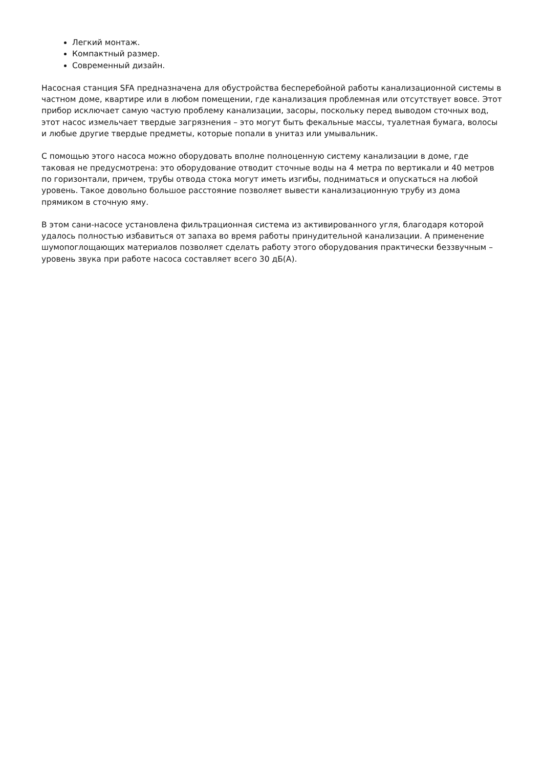Легкий монтаж.
Компактный размер.
Современный дизайн.
Насосная станция SFA предназначена для обустройства бесперебойной работы канализационной системы в частном доме, квартире или в любом помещении, где канализация проблемная или отсутствует вовсе. Этот прибор исключает самую частую проблему канализации, засоры, поскольку перед выводом сточных вод, этот насос измельчает твердые загрязнения – это могут быть фекальные массы, туалетная бумага, волосы и любые другие твердые предметы, которые попали в унитаз или умывальник.
С помощью этого насоса можно оборудовать вполне полноценную систему канализации в доме, где таковая не предусмотрена: это оборудование отводит сточные воды на 4 метра по вертикали и 40 метров по горизонтали, причем, трубы отвода стока могут иметь изгибы, подниматься и опускаться на любой уровень. Такое довольно большое расстояние позволяет вывести канализационную трубу из дома прямиком в сточную яму.
В этом сани-насосе установлена фильтрационная система из активированного угля, благодаря которой удалось полностью избавиться от запаха во время работы принудительной канализации. А применение шумопоглощающих материалов позволяет сделать работу этого оборудования практически беззвучным – уровень звука при работе насоса составляет всего 30 дБ(А).